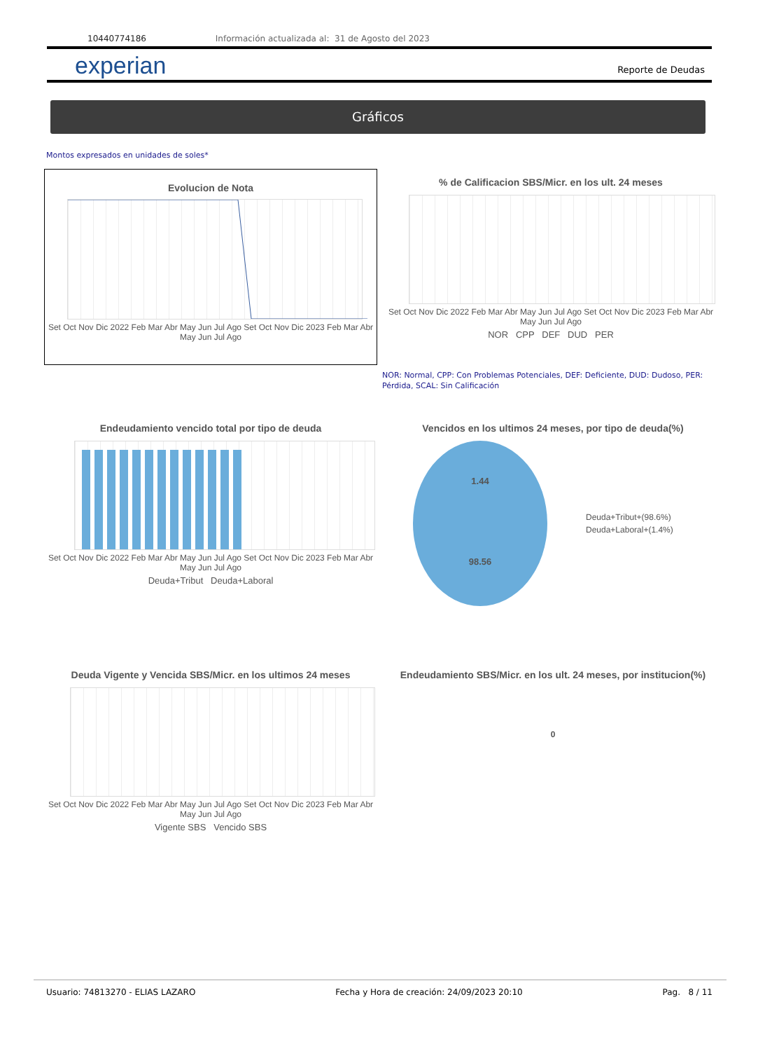10440774186 Información actualizada al: 31 de Agosto del 2023
experian Reporte de Deudas
Gráficos
Montos expresados en unidades de soles*
Evolucion de Nota
Set Oct Nov Dic 2022 Feb Mar Abr May Jun Jul Ago Set Oct Nov Dic 2023 Feb Mar Abr May Jun Jul Ago
% de Calificacion SBS/Micr. en los ult. 24 meses
Set Oct Nov Dic 2022 Feb Mar Abr May Jun Jul Ago Set Oct Nov Dic 2023 Feb Mar Abr May Jun Jul Ago
NOR CPP DEF DUD PER
NOR: Normal, CPP: Con Problemas Potenciales, DEF: Deficiente, DUD: Dudoso, PER: Pérdida, SCAL: Sin Calificación
Endeudamiento vencido total por tipo de deuda
Set Oct Nov Dic 2022 Feb Mar Abr May Jun Jul Ago Set Oct Nov Dic 2023 Feb Mar Abr May Jun Jul Ago
Deuda+Tribut Deuda+Laboral
Vencidos en los ultimos 24 meses, por tipo de deuda(%)
1.44
98.56
Deuda+Tribut+(98.6%)
Deuda+Laboral+(1.4%)
Deuda Vigente y Vencida SBS/Micr. en los ultimos 24 meses
Set Oct Nov Dic 2022 Feb Mar Abr May Jun Jul Ago Set Oct Nov Dic 2023 Feb Mar Abr May Jun Jul Ago
Vigente SBS Vencido SBS
Endeudamiento SBS/Micr. en los ult. 24 meses, por institucion(%)
0
Usuario: 74813270 - ELIAS LAZARO Fecha y Hora de creación: 24/09/2023 20:10 Pag. 8 / 11